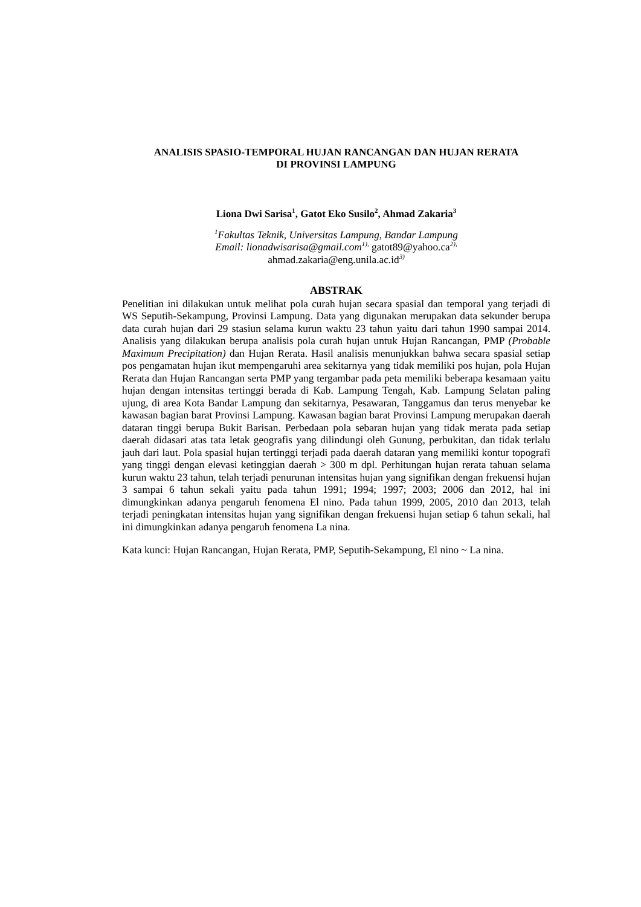ANALISIS SPASIO-TEMPORAL HUJAN RANCANGAN DAN HUJAN RERATA
DI PROVINSI LAMPUNG
Liona Dwi Sarisa<sup>1</sup>, Gatot Eko Susilo<sup>2</sup>, Ahmad Zakaria<sup>3</sup>
<sup>1</sup> Fakultas Teknik, Universitas Lampung, Bandar Lampung
Email: lionadwisarisa@gmail.com<sup>1),</sup> gatot89@yahoo.ca<sup>2),</sup>
ahmad.zakaria@eng.unila.ac.id<sup>3)</sup>
ABSTRAK
Penelitian ini dilakukan untuk melihat pola curah hujan secara spasial dan temporal yang terjadi di WS Seputih-Sekampung, Provinsi Lampung. Data yang digunakan merupakan data sekunder berupa data curah hujan dari 29 stasiun selama kurun waktu 23 tahun yaitu dari tahun 1990 sampai 2014. Analisis yang dilakukan berupa analisis pola curah hujan untuk Hujan Rancangan, PMP (Probable Maximum Precipitation) dan Hujan Rerata. Hasil analisis menunjukkan bahwa secara spasial setiap pos pengamatan hujan ikut mempengaruhi area sekitarnya yang tidak memiliki pos hujan, pola Hujan Rerata dan Hujan Rancangan serta PMP yang tergambar pada peta memiliki beberapa kesamaan yaitu hujan dengan intensitas tertinggi berada di Kab. Lampung Tengah, Kab. Lampung Selatan paling ujung, di area Kota Bandar Lampung dan sekitarnya, Pesawaran, Tanggamus dan terus menyebar ke kawasan bagian barat Provinsi Lampung. Kawasan bagian barat Provinsi Lampung merupakan daerah dataran tinggi berupa Bukit Barisan. Perbedaan pola sebaran hujan yang tidak merata pada setiap daerah didasari atas tata letak geografis yang dilindungi oleh Gunung, perbukitan, dan tidak terlalu jauh dari laut. Pola spasial hujan tertinggi terjadi pada daerah dataran yang memiliki kontur topografi yang tinggi dengan elevasi ketinggian daerah > 300 m dpl. Perhitungan hujan rerata tahuan selama kurun waktu 23 tahun, telah terjadi penurunan intensitas hujan yang signifikan dengan frekuensi hujan 3 sampai 6 tahun sekali yaitu pada tahun 1991; 1994; 1997; 2003; 2006 dan 2012, hal ini dimungkinkan adanya pengaruh fenomena El nino. Pada tahun 1999, 2005, 2010 dan 2013, telah terjadi peningkatan intensitas hujan yang signifikan dengan frekuensi hujan setiap 6 tahun sekali, hal ini dimungkinkan adanya pengaruh fenomena La nina.
Kata kunci: Hujan Rancangan, Hujan Rerata, PMP, Seputih-Sekampung, El nino ~ La nina.